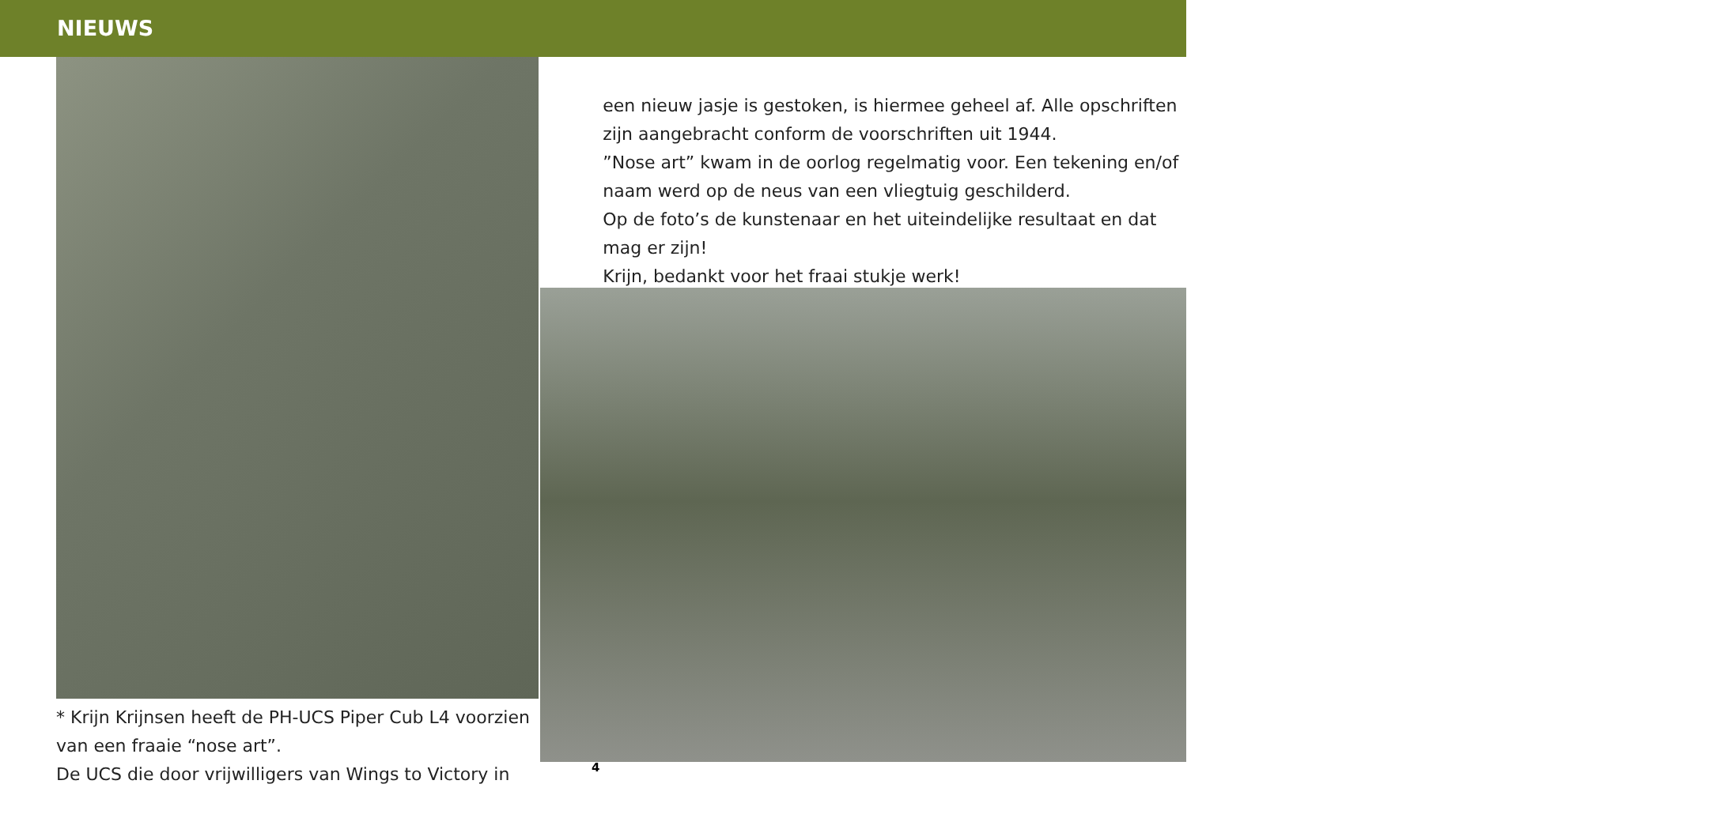NIEUWS
* Krijn Krijnsen heeft de PH-UCS Piper Cub L4 voorzien van een fraaie “nose art”.
De UCS die door vrijwilligers van Wings to Victory in
een nieuw jasje is gestoken, is hiermee geheel af. Alle opschriften zijn aangebracht conform de voorschriften uit 1944.
”Nose art” kwam in de oorlog regelmatig voor. Een tekening en/of naam werd op de neus van een vliegtuig geschilderd.
Op de foto’s de kunstenaar en het uiteindelijke resultaat en dat mag er zijn!
Krijn, bedankt voor het fraai stukje werk!
4